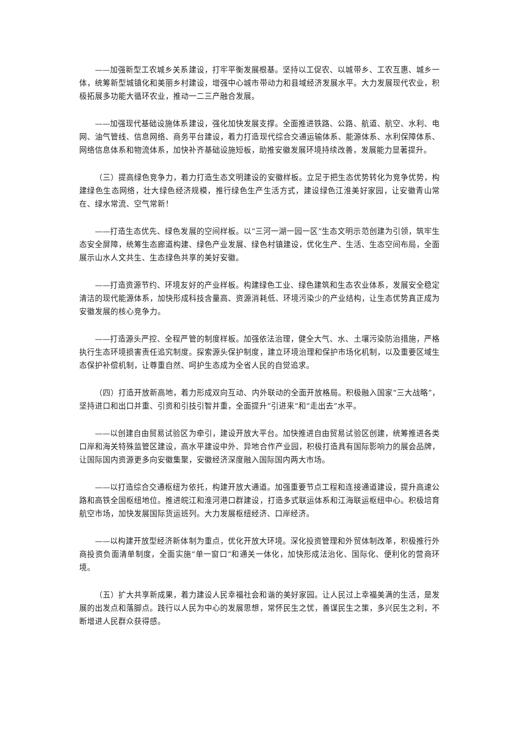——加强新型工农城乡关系建设，打牢平衡发展根基。坚持以工促农、以城带乡、工农互惠、城乡一体，统筹新型城镇化和美丽乡村建设，增强中心城市带动力和县域经济发展水平。大力发展现代农业，积极拓展多功能大循环农业，推动一二三产融合发展。
——加强现代基础设施体系建设，强化加快发展支撑。全面推进铁路、公路、航道、航空、水利、电网、油气管线、信息网络、商务平台建设，着力打造现代综合交通运输体系、能源体系、水利保障体系、网络信息体系和物流体系，加快补齐基础设施短板，助推安徽发展环境持续改善，发展能力显著提升。
（三）提高绿色竞争力，着力打造生态文明建设的安徽样板。立足于把生态优势转化为竞争优势，构建绿色生态网络，壮大绿色经济规模，推行绿色生产生活方式，建设绿色江淮美好家园，让安徽青山常在、绿水常流、空气常新！
——打造生态优先、绿色发展的空间样板。以“三河一湖一园一区”生态文明示范创建为引领，筑牢生态安全屏障，统筹生态廊道构建、绿色产业发展、绿色村镇建设，优化生产、生活、生态空间布局，全面展示山水人文共生、生态绿色共享的美好安徽。
——打造资源节约、环境友好的产业样板。构建绿色工业、绿色建筑和生态农业体系，发展安全稳定清洁的现代能源体系，加快形成科技含量高、资源消耗低、环境污染少的产业结构，让生态优势真正成为安徽发展的核心竞争力。
——打造源头严控、全程严管的制度样板。加强依法治理，健全大气、水、土壤污染防治措施，严格执行生态环境损害责任追究制度。探索源头保护制度，建立环境治理和保护市场化机制，以及重要区域生态保护补偿机制，让尊重自然、呵护生态成为全省人民的自觉追求。
（四）打造开放新高地，着力形成双向互动、内外联动的全面开放格局。积极融入国家“三大战略”，坚持进口和出口并重、引资和引技引智并重，全面提升“引进来”和“走出去”水平。
——以创建自由贸易试验区为牵引，建设开放大平台。加快推进自由贸易试验区创建，统筹推进各类口岸和海关特殊监管区建设，高水平建设中外、异地合作产业园，积极打造具有国际影响力的展会品牌，让国际国内资源更多向安徽集聚，安徽经济深度融入国际国内两大市场。
——以打造综合交通枢纽为依托，构建开放大通道。加强重要节点工程和连接通道建设，提升高速公路和高铁全国枢纽地位。推进皖江和淮河港口群建设，打造多式联运体系和江海联运枢纽中心。积极培育航空市场，加快发展国际货运班列。大力发展枢纽经济、口岸经济。
——以构建开放型经济新体制为重点，优化开放大环境。深化投资管理和外贸体制改革，积极推行外商投资负面清单制度，全面实施“单一窗口”和通关一体化，加快形成法治化、国际化、便利化的营商环境。
（五）扩大共享新成果，着力建设人民幸福社会和谐的美好家园。让人民过上幸福美满的生活，是发展的出发点和落脚点。践行以人民为中心的发展思想，常怀民生之忧，善谋民生之策，多兴民生之利，不断增进人民群众获得感。